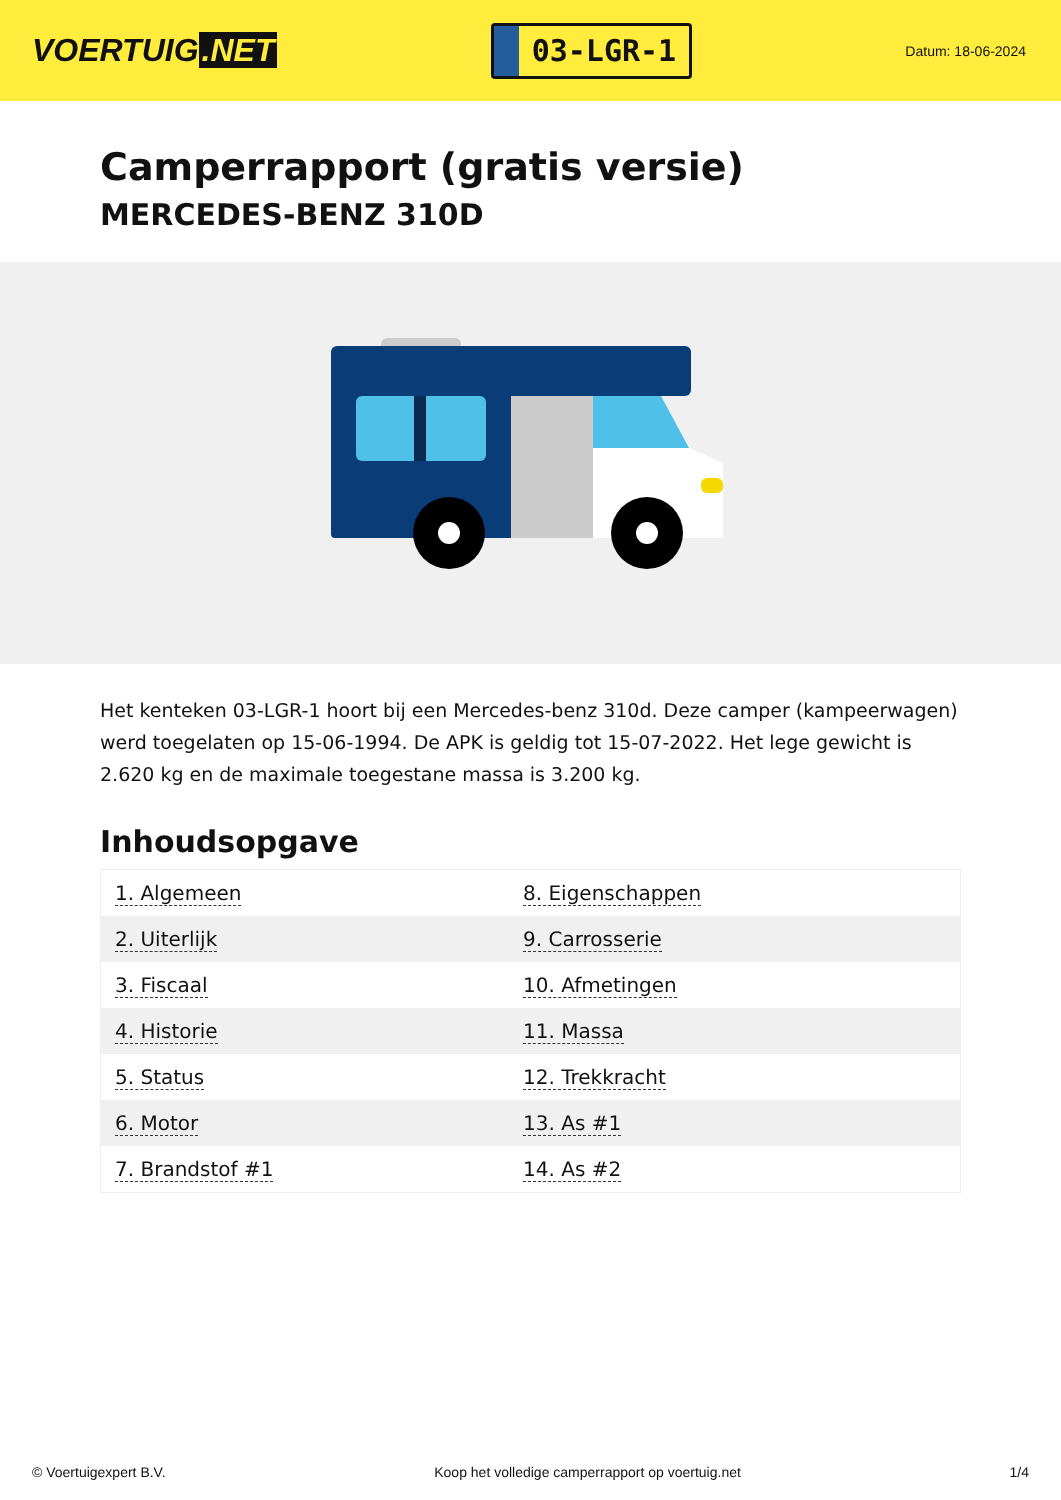VOERTUIG.NET
03-LGR-1
Datum: 18-06-2024
Camperrapport (gratis versie)
MERCEDES-BENZ 310D
Het kenteken 03-LGR-1 hoort bij een Mercedes-benz 310d. Deze camper (kampeerwagen) werd toegelaten op 15-06-1994. De APK is geldig tot 15-07-2022. Het lege gewicht is 2.620 kg en de maximale toegestane massa is 3.200 kg.
Inhoudsopgave
| 1. Algemeen | 8. Eigenschappen |
| 2. Uiterlijk | 9. Carrosserie |
| 3. Fiscaal | 10. Afmetingen |
| 4. Historie | 11. Massa |
| 5. Status | 12. Trekkracht |
| 6. Motor | 13. As #1 |
| 7. Brandstof #1 | 14. As #2 |
© Voertuigexpert B.V. Koop het volledige camperrapport op voertuig.net 1/4